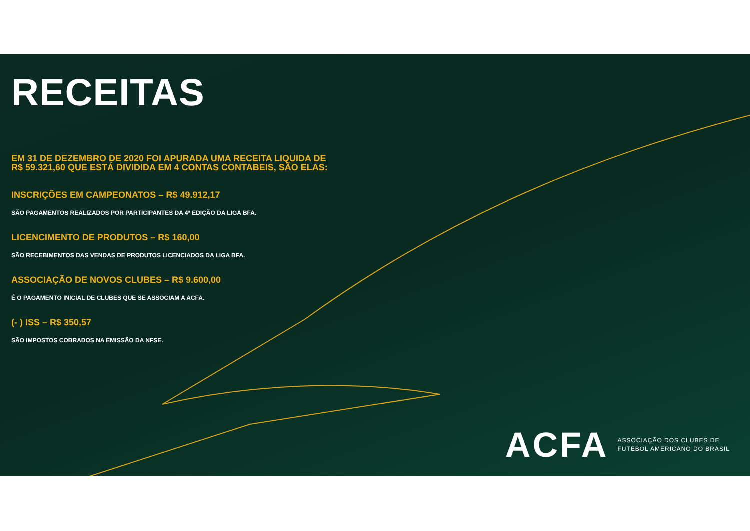RECEITAS
EM 31 DE DEZEMBRO DE 2020 FOI APURADA UMA RECEITA LIQUIDA DE
R$ 59.321,60 QUE ESTÁ DIVIDIDA EM 4 CONTAS CONTABEIS, SÃO ELAS:
INSCRIÇÕES EM CAMPEONATOS – R$ 49.912,17
SÃO PAGAMENTOS REALIZADOS POR PARTICIPANTES DA 4ª EDIÇÃO DA LIGA BFA.
LICENCIMENTO DE PRODUTOS – R$ 160,00
SÃO RECEBIMENTOS DAS VENDAS DE PRODUTOS LICENCIADOS DA LIGA BFA.
ASSOCIAÇÃO DE NOVOS CLUBES – R$ 9.600,00
É O PAGAMENTO INICIAL DE CLUBES QUE SE ASSOCIAM A ACFA.
(- ) ISS – R$ 350,57
SÃO IMPOSTOS COBRADOS NA EMISSÃO DA NFSE.
ACFA
ASSOCIAÇÃO DOS CLUBES DE
FUTEBOL AMERICANO DO BRASIL